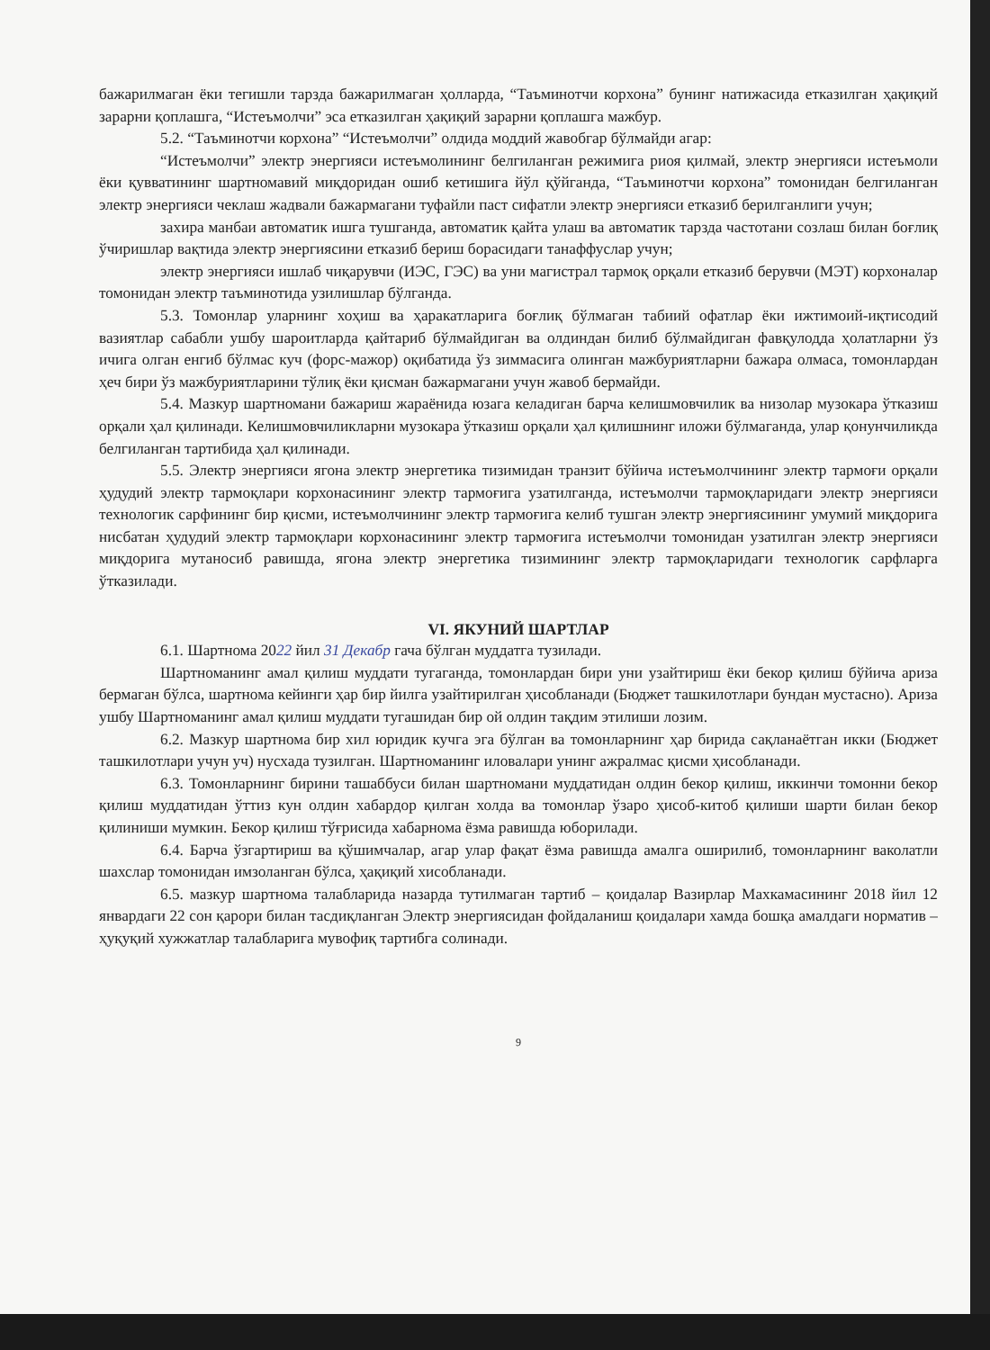бажарилмаган ёки тегишли тарзда бажарилмаган ҳолларда, “Таъминотчи корхона” бунинг натижасида етказилган ҳақиқий зарарни қоплашга, “Истеъмолчи” эса етказилган ҳақиқий зарарни қоплашга мажбур.
5.2. “Таъминотчи корхона” “Истеъмолчи” олдида моддий жавобгар бўлмайди агар:
“Истеъмолчи” электр энергияси истеъмолининг белгиланган режимига риоя қилмай, электр энергияси истеъмоли ёки қувватининг шартномавий миқдоридан ошиб кетишига йўл қўйганда, “Таъминотчи корхона” томонидан белгиланган электр энергияси чеклаш жадвали бажармагани туфайли паст сифатли электр энергияси етказиб берилганлиги учун;
захира манбаи автоматик ишга тушганда, автоматик қайта улаш ва автоматик тарзда частотани созлаш билан боғлиқ ўчиришлар вақтида электр энергиясини етказиб бериш борасидаги танаффуслар учун;
электр энергияси ишлаб чиқарувчи (ИЭС, ГЭС) ва уни магистрал тармоқ орқали етказиб берувчи (МЭТ) корхоналар томонидан электр таъминотида узилишлар бўлганда.
5.3. Томонлар уларнинг хоҳиш ва ҳаракатларига боғлиқ бўлмаган табиий офатлар ёки ижтимоий-иқтисодий вазиятлар сабабли ушбу шароитларда қайтариб бўлмайдиган ва олдиндан билиб бўлмайдиган фавқулодда ҳолатларни ўз ичига олган енгиб бўлмас куч (форс-мажор) оқибатида ўз зиммасига олинган мажбуриятларни бажара олмаса, томонлардан ҳеч бири ўз мажбуриятларини тўлиқ ёки қисман бажармагани учун жавоб бермайди.
5.4. Мазкур шартномани бажариш жараёнида юзага келадиган барча келишмовчилик ва низолар музокара ўтказиш орқали ҳал қилинади. Келишмовчиликларни музокара ўтказиш орқали ҳал қилишнинг иложи бўлмаганда, улар қонунчиликда белгиланган тартибида ҳал қилинади.
5.5. Электр энергияси ягона электр энергетика тизимидан транзит бўйича истеъмолчининг электр тармоғи орқали ҳудудий электр тармоқлари корхонасининг электр тармоғига узатилганда, истеъмолчи тармоқларидаги электр энергияси технологик сарфининг бир қисми, истеъмолчининг электр тармоғига келиб тушган электр энергиясининг умумий миқдорига нисбатан ҳудудий электр тармоқлари корхонасининг электр тармоғига истеъмолчи томонидан узатилган электр энергияси миқдорига мутаносиб равишда, ягона электр энергетика тизимининг электр тармоқларидаги технологик сарфларга ўтказилади.
VI. ЯКУНИЙ ШАРТЛАР
6.1. Шартнома 2022 йил 31 Декабр гача бўлган муддатга тузилади.
Шартноманинг амал қилиш муддати тугаганда, томонлардан бири уни узайтириш ёки бекор қилиш бўйича ариза бермаган бўлса, шартнома кейинги ҳар бир йилга узайтирилган ҳисобланади (Бюджет ташкилотлари бундан мустасно). Ариза ушбу Шартноманинг амал қилиш муддати тугашидан бир ой олдин тақдим этилиши лозим.
6.2. Мазкур шартнома бир хил юридик кучга эга бўлган ва томонларнинг ҳар бирида сақланаётган икки (Бюджет ташкилотлари учун уч) нусхада тузилган. Шартноманинг иловалари унинг ажралмас қисми ҳисобланади.
6.3. Томонларнинг бирини ташаббуси билан шартномани муддатидан олдин бекор қилиш, иккинчи томонни бекор қилиш муддатидан ўттиз кун олдин хабардор қилган холда ва томонлар ўзаро ҳисоб-китоб қилиши шарти билан бекор қилиниши мумкин. Бекор қилиш тўғрисида хабарнома ёзма равишда юборилади.
6.4. Барча ўзгартириш ва қўшимчалар, агар улар фақат ёзма равишда амалга оширилиб, томонларнинг ваколатли шахслар томонидан имзоланган бўлса, ҳақиқий хисобланади.
6.5. мазкур шартнома талабларида назарда тутилмаган тартиб – қоидалар Вазирлар Махкамасининг 2018 йил 12 январдаги 22 сон қарори билан тасдиқланган Электр энергиясидан фойдаланиш қоидалари хамда бошқа амалдаги норматив – ҳуқуқий хужжатлар талабларига мувофиқ тартибга солинади.
9